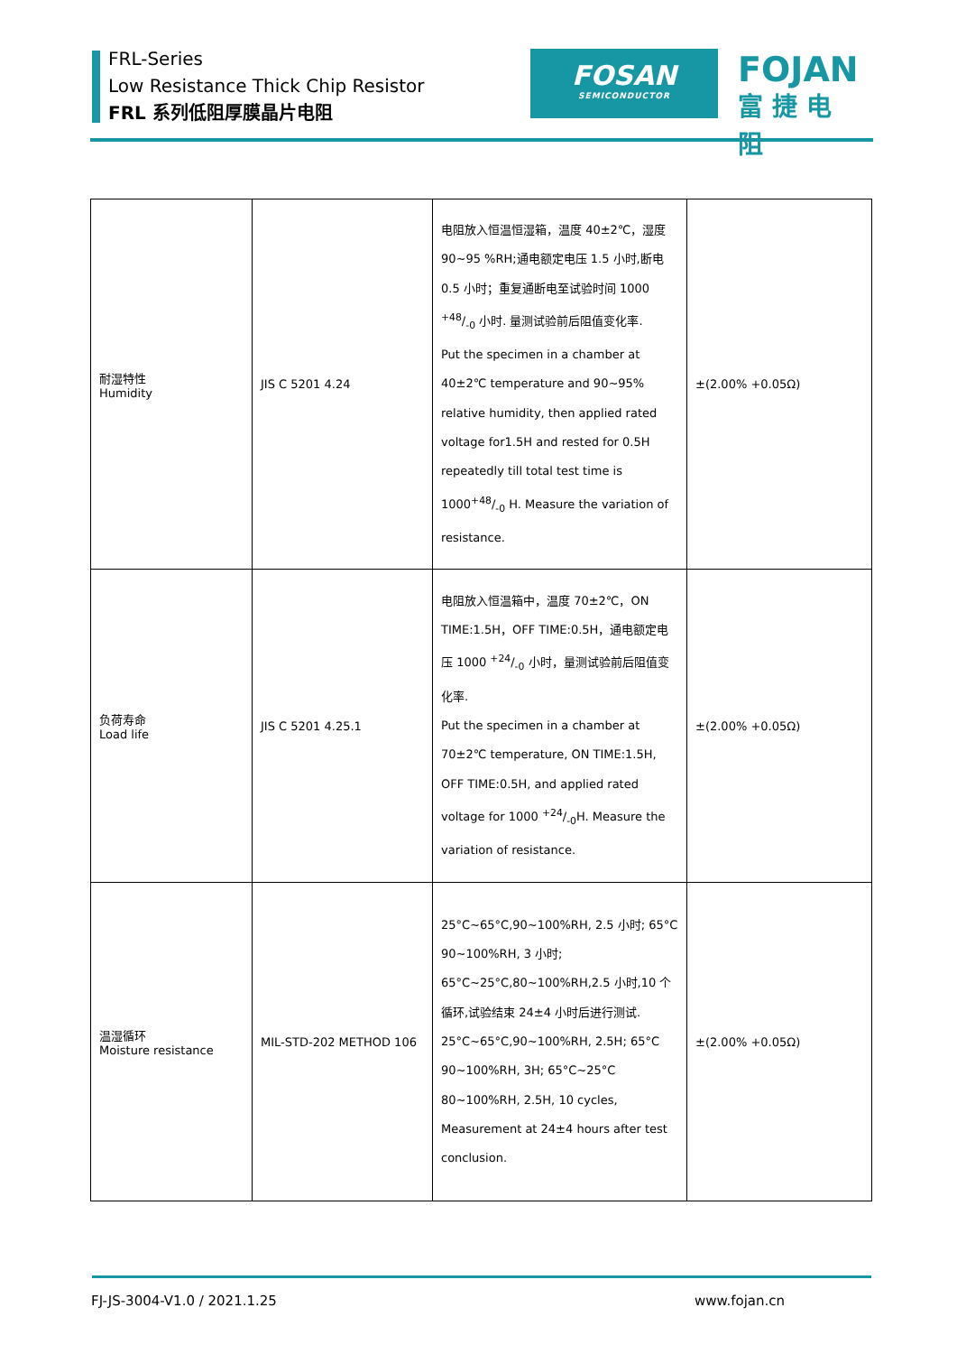FRL-Series
Low Resistance Thick Chip Resistor
FRL 系列低阻厚膜晶片电阻
FOSAN
SEMICONDUCTOR
FOJAN
富捷电阻
| 耐湿特性 Humidity | JIS C 5201 4.24 | 电阻放入恒温恒湿箱，温度 40±2℃，湿度 90~95 %RH;通电额定电压 1.5 小时,断电 0.5 小时；重复通断电至试验时间 1000 +48/-0 小时. 量测试验前后阻值变化率. Put the specimen in a chamber at 40±2℃ temperature and 90~95% relative humidity, then applied rated voltage for1.5H and rested for 0.5H repeatedly till total test time is 1000+48/-0 H. Measure the variation of resistance. | ±(2.00% +0.05Ω) |
| 负荷寿命 Load life | JIS C 5201 4.25.1 | 电阻放入恒温箱中，温度 70±2℃，ON TIME:1.5H，OFF TIME:0.5H，通电额定电压 1000 +24/-0 小时，量测试验前后阻值变化率. Put the specimen in a chamber at 70±2℃ temperature, ON TIME:1.5H, OFF TIME:0.5H, and applied rated voltage for 1000 +24/-0H. Measure the variation of resistance. | ±(2.00% +0.05Ω) |
| 温湿循环 Moisture resistance | MIL-STD-202 METHOD 106 | 25°C~65°C,90~100%RH, 2.5 小时; 65°C 90~100%RH, 3 小时; 65°C~25°C,80~100%RH,2.5 小时,10 个循环,试验结束 24±4 小时后进行测试. 25°C~65°C,90~100%RH, 2.5H; 65°C 90~100%RH, 3H; 65°C~25°C 80~100%RH, 2.5H, 10 cycles, Measurement at 24±4 hours after test conclusion. | ±(2.00% +0.05Ω) |
FJ-JS-3004-V1.0 / 2021.1.25 www.fojan.cn